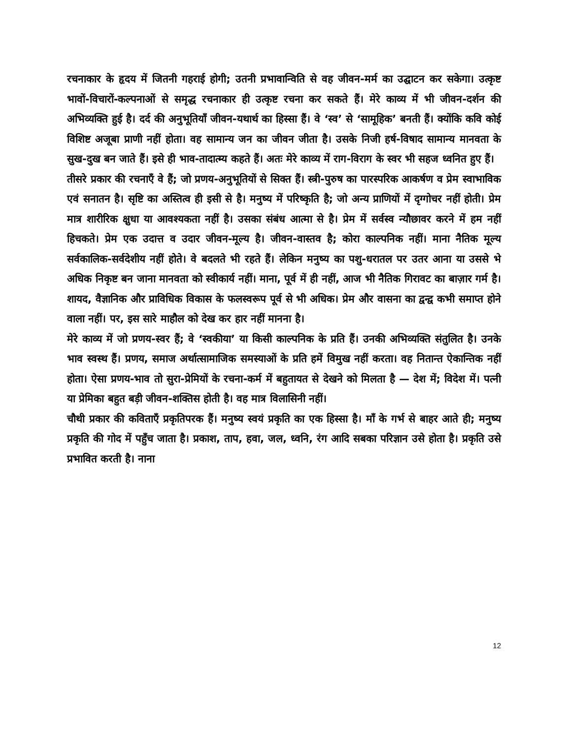रचनाकार के हृदय में जितनी गहराई होगी; उतनी प्रभावान्विति से वह जीवन-मर्म का उद्घाटन कर सकेगा। उत्कृष्ट भावों-विचारों-कल्पनाओं से समृद्ध रचनाकार ही उत्कृष्ट रचना कर सकते हैं। मेरे काव्य में भी जीवन-दर्शन की अभिव्यक्ति हुई है। दर्द की अनुभूतियाँ जीवन-यथार्थ का हिस्सा हैं। वे ‘स्व’ से ‘सामूहिक’ बनती हैं। क्योंकि कवि कोई विशिष्ट अजूबा प्राणी नहीं होता। वह सामान्य जन का जीवन जीता है। उसके निजी हर्ष-विषाद सामान्य मानवता के सुख-दुख बन जाते हैं। इसे ही भाव-तादात्म्य कहते हैं। अतः मेरे काव्य में राग-विराग के स्वर भी सहज ध्वनित हुए हैं।
तीसरे प्रकार की रचनाएँ वे हैं; जो प्रणय-अनुभूतियों से सिक्त हैं। स्त्री-पुरुष का पारस्परिक आकर्षण व प्रेम स्वाभाविक एवं सनातन है। सृष्टि का अस्तित्व ही इसी से है। मनुष्य में परिष्कृति है; जो अन्य प्राणियों में दृग्गोचर नहीं होती। प्रेम मात्र शारीरिक क्षुधा या आवश्यकता नहीं है। उसका संबंध आत्मा से है। प्रेम में सर्वस्व न्यौछावर करने में हम नहीं हिचकते। प्रेम एक उदात्त व उदार जीवन-मूल्य है। जीवन-वास्तव है; कोरा काल्पनिक नहीं। माना नैतिक मूल्य सर्वकालिक-सर्वदेशीय नहीं होते। वे बदलते भी रहते हैं। लेकिन मनुष्य का पशु-धरातल पर उतर आना या उससे भे अधिक निकृष्ट बन जाना मानवता को स्वीकार्य नहीं। माना, पूर्व में ही नहीं, आज भी नैतिक गिरावट का बाज़ार गर्म है। शायद, वैज्ञानिक और प्राविधिक विकास के फलस्वरूप पूर्व से भी अधिक। प्रेम और वासना का द्वन्द्व कभी समाप्त होने वाला नहीं। पर, इस सारे माहौल को देख कर हार नहीं मानना है।
मेरे काव्य में जो प्रणय-स्वर हैं; वे ‘स्वकीया’ या किसी काल्पनिक के प्रति हैं। उनकी अभिव्यक्ति संतुलित है। उनके भाव स्वस्थ हैं। प्रणय, समाज अर्थात्सामाजिक समस्याओं के प्रति हमें विमुख नहीं करता। वह नितान्त ऐकान्तिक नहीं होता। ऐसा प्रणय-भाव तो सुरा-प्रेमियों के रचना-कर्म में बहुतायत से देखने को मिलता है — देश में; विदेश में। पत्नी या प्रेमिका बहुत बड़ी जीवन-शक्तिस होती है। वह मात्र विलासिनी नहीं।
चौथी प्रकार की कविताएँ प्रकृतिपरक हैं। मनुष्य स्वयं प्रकृति का एक हिस्सा है। माँ के गर्भ से बाहर आते ही; मनुष्य प्रकृति की गोद में पहुँच जाता है। प्रकाश, ताप, हवा, जल, ध्वनि, रंग आदि सबका परिज्ञान उसे होता है। प्रकृति उसे प्रभावित करती है। नाना
12